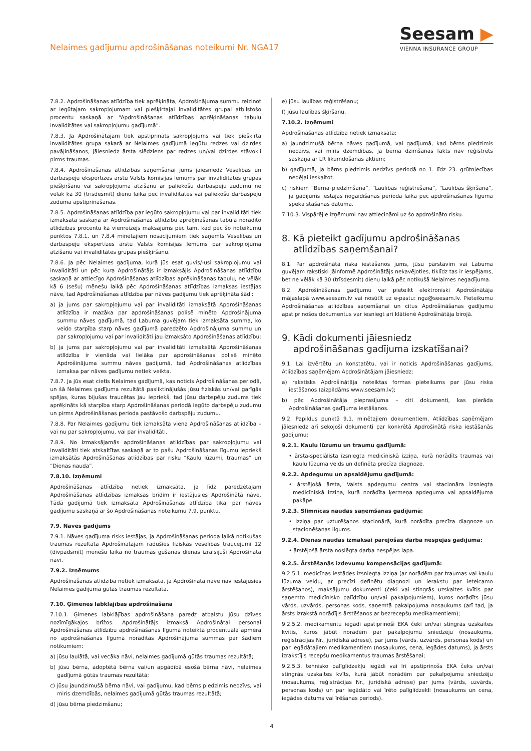Nelaimes gadījumu apdrošināšanas noteikumi Nr. NGA17
Seesam ▶
VIENNA INSURANCE GROUP
7.8.2. Apdrošināšanas atlīdzība tiek aprēķināta, Apdrošinājuma summu reizinot ar iegūtajam sakropļojumam vai piešķirtajai invaliditātes grupai atbilstošo procentu saskaņā ar “Apdrošināšanas atlīdzības aprēķināšanas tabulu invaliditātes vai sakropļojumu gadījumā”.
7.8.3. Ja Apdrošinātajam tiek apstiprināts sakropļojums vai tiek piešķirta invaliditātes grupa sakarā ar Nelaimes gadījumā iegūtu redzes vai dzirdes pavājināšanos, jāiesniedz ārsta slēdziens par redzes un/vai dzirdes stāvokli pirms traumas.
7.8.4. Apdrošināšanas atlīdzības saņemšanai jums jāiesniedz Veselības un darbaspēju ekspertīzes ārstu Valsts komisijas lēmums par invaliditātes grupas piešķiršanu vai sakropļojuma atzīšanu ar paliekošu darbaspēju zudumu ne vēlāk kā 30 (trīsdesmit) dienu laikā pēc invaliditātes vai paliekošu darbaspēju zuduma apstiprināšanas.
7.8.5. Apdrošināšanas atlīdzība par iegūto sakropļojumu vai par invaliditāti tiek izmaksāta saskaņā ar Apdrošināšanas atlīdzību aprēķināšanas tabulā norādīto atlīdzības procentu kā vienreizējs maksājums pēc tam, kad pēc šo noteikumu punktos 7.8.1. un 7.8.4 minētajiem nosacījumiem tiek saņemts Veselības un darbaspēju ekspertīzes ārstu Valsts komisijas lēmums par sakropļojuma atzīšanu vai invaliditātes grupas piešķiršanu.
7.8.6. Ja pēc Nelaimes gadījuma, kurā jūs esat guvis/-usi sakropļojumu vai invaliditāti un pēc kura Apdrošinātājs ir izmaksājis Apdrošināšanas atlīdzību saskaņā ar attiecīgo Apdrošināšanas atlīdzības aprēķināšanas tabulu, ne vēlāk kā 6 (sešu) mēnešu laikā pēc Apdrošināšanas atlīdzības izmaksas iestājas nāve, tad Apdrošināšanas atlīdzība par nāves gadījumu tiek aprēķināta šādi:
a) ja jums par sakropļojumu vai par invaliditāti izmaksātā Apdrošināšanas atlīdzība ir mazāka par apdrošināšanas polisē minēto Apdrošinājuma summu nāves gadījumā, tad Labuma guvējam tiek izmaksāta summa, ko veido starpība starp nāves gadījumā paredzēto Apdrošinājuma summu un par sakropļojumu vai par invaliditāti jau izmaksāto Apdrošināšanas atlīdzību;
b) ja jums par sakropļojumu vai par invaliditāti izmaksātā Apdrošināšanas atlīdzība ir vienāda vai lielāka par apdrošināšanas polisē minēto Apdrošinājuma summu nāves gadījumā, tad Apdrošināšanas atlīdzības izmaksa par nāves gadījumu netiek veikta.
7.8.7. Ja jūs esat cietis Nelaimes gadījumā, kas noticis Apdrošināšanas periodā, un šā Nelaimes gadījuma rezultātā pasliktinājušās jūsu fiziskās un/vai garīgās spējas, kuras bijušas traucētas jau iepriekš, tad jūsu darbspēju zudums tiek aprēķināts kā starpība starp Apdrošināšanas periodā iegūto darbspēju zudumu un pirms Apdrošināšanas perioda pastāvošo darbspēju zudumu.
7.8.8. Par Nelaimes gadījumu tiek izmaksāta viena Apdrošināšanas atlīdzība – vai nu par sakropļojumu, vai par invaliditāti.
7.8.9. No izmaksājamās apdrošināšanas atlīdzības par sakropļojumu vai invaliditāti tiek atskaitītas saskaņā ar to pašu Apdrošināšanas līgumu iepriekš izmaksātās Apdrošināšanas atlīdzības par risku “Kaulu lūzumi, traumas” un “Dienas nauda”.
7.8.10. Izņēmumi
Apdrošināšanas atlīdzība netiek izmaksāta, ja līdz paredzētajam Apdrošināšanas atlīdzības izmaksas brīdim ir iestājusies Apdrošinātā nāve. Tādā gadījumā tiek izmaksāta Apdrošināšanas atlīdzība tikai par nāves gadījumu saskaņā ar šo Apdrošināšanas noteikumu 7.9. punktu.
7.9. Nāves gadījums
7.9.1. Nāves gadījuma risks iestājas, ja Apdrošināšanas perioda laikā notikušas traumas rezultātā Apdrošinātajam radušies fiziskās veselības traucējumi 12 (divpadsmit) mēnešu laikā no traumas gūšanas dienas izraisījuši Apdrošinātā nāvi.
7.9.2. Izņēmums
Apdrošināšanas atlīdzība netiek izmaksāta, ja Apdrošinātā nāve nav iestājusies Nelaimes gadījumā gūtās traumas rezultātā.
7.10. Ģimenes labklājības apdrošināšana
7.10.1. Ģimenes labklājības apdrošināšana paredz atbalstu Jūsu dzīves nozīmīgākajos brīžos. Apdrošinātājs izmaksā Apdrošinātai personai Apdrošināšanas atlīdzību apdrošināšanas līgumā noteiktā procentuālā apmērā no apdrošināšanas līgumā norādītās Apdrošinājuma summas par šādiem notikumiem:
a) jūsu laulātā, vai vecāka nāvi, nelaimes gadījumā gūtās traumas rezultātā;
b) jūsu bērna, adoptētā bērna vai/un apgādībā esošā bērna nāvi, nelaimes gadījumā gūtās traumas rezultātā;
c) jūsu jaundzimušā bērna nāvi, vai gadījumu, kad bērns piedzimis nedzīvs, vai miris dzemdībās, nelaimes gadījumā gūtās traumas rezultātā;
d) jūsu bērna piedzimšanu;
e) jūsu laulības reģistrēšanu;
f) jūsu laulības šķiršanu.
7.10.2. Izņēmumi
Apdrošināšanas atlīdzība netiek izmaksāta:
a) jaundzimušā bērna nāves gadījumā, vai gadījumā, kad bērns piedzimis nedzīvs, vai miris dzemdībās, ja bērna dzimšanas fakts nav reģistrēts saskaņā ar LR likumdošanas aktiem;
b) gadījumā, ja bērns piedzimis nedzīvs periodā no 1. līdz 23. grūtniecības nedēļai ieskaitot.
c) riskiem “Bērna piedzimšana”, “Laulības reģistrēšana”, “Laulības šķiršana”, ja gadījums iestājas nogaidīšanas perioda laikā pēc apdrošināšanas līguma spēkā stāšanās datuma.
7.10.3. Vispārējie izņēmumi nav attiecināmi uz šo apdrošināto risku.
8. Kā pieteikt gadījumu apdrošināšanas
atlīdzības saņemšanai?
8.1. Par apdrošinātā riska iestāšanos jums, jūsu pārstāvim vai Labuma guvējam rakstiski jāinformē Apdrošinātājs nekavējoties, tiklīdz tas ir iespējams, bet ne vēlāk kā 30 (trīsdesmit) dienu laikā pēc notikušā Nelaimes negadījuma.
8.2. Apdrošināšanas gadījumu var pieteikt elektroniski Apdrošinātāja mājaslapā www.seesam.lv vai nosūtīt uz e-pastu: nga@seesam.lv. Pieteikumu Apdrošināšanas atlīdzības saņemšanai un citus Apdrošināšanas gadījumu apstiprinošos dokumentus var iesniegt arī klātienē Apdrošinātāja birojā.
9. Kādi dokumenti jāiesniedz
apdrošināšanas gadījuma izskatīšanai?
9.1. Lai izvērtētu un konstatētu, vai ir noticis Apdrošināšanas gadījums, Atlīdzības saņēmējam Apdrošinātājam jāiesniedz:
a) rakstisks Apdrošinātāja noteiktas formas pieteikums par jūsu riska iestāšanos (aizpildāms www.seesam.lv);
b) pēc Apdrošinātāja pieprasījuma – citi dokumenti, kas pierāda Apdrošināšanas gadījuma iestāšanos.
9.2. Papildus punktā 9.1. minētajiem dokumentiem, Atlīdzības saņēmējam jāiesniedz arī sekojoši dokumenti par konkrētā Apdrošinātā riska iestāšanās gadījumu:
9.2.1. Kaulu lūzumu un traumu gadījumā:
• ārsta-speciālista izsniegta medicīniskā izziņa, kurā norādīts traumas vai kaulu lūzuma veids un definēta precīza diagnoze.
9.2.2. Apdegumu un apsaldējumu gadījumā:
• ārstējošā ārsta, Valsts apdegumu centra vai stacionāra izsniegta medicīniskā izziņa, kurā norādīta ķermeņa apdeguma vai apsaldējuma pakāpe.
9.2.3. Slimnīcas naudas saņemšanas gadījumā:
• izziņa par uzturēšanos stacionārā, kurā norādīta precīza diagnoze un stacionēšanas ilgums.
9.2.4. Dienas naudas izmaksai pārejošas darba nespējas gadījumā:
• ārstējošā ārsta noslēgta darba nespējas lapa.
9.2.5. Ārstēšanās izdevumu kompensācijas gadījumā:
9.2.5.1. medicīnas iestādes izsniegta izziņa (ar norādēm par traumas vai kaulu lūzuma veidu, ar precīzi definētu diagnozi un ierakstu par ieteicamo ārstēšanos), maksājumu dokumenti (čeki vai stingrās uzskaites kvītis par saņemto medicīnisko palīdzību un/vai pakalpojumiem), kuros norādīts jūsu vārds, uzvārds, personas kods, saņemtā pakalpojuma nosaukums (arī tad, ja ārsts izrakstā norādījis ārstēšanos ar bezrecepšu medikamentiem);
9.2.5.2. medikamentu iegādi apstiprinoši EKA čeki un/vai stingrās uzskaites kvītis, kuros jābūt norādēm par pakalpojumu sniedzēju (nosaukums, reģistrācijas Nr., juridiskā adrese), par jums (vārds, uzvārds, personas kods) un par iegādātajiem medikamentiem (nosaukums, cena, iegādes datums), ja ārsts izrakstījis recepšu medikamentus traumas ārstēšanai;
9.2.5.3. tehnisko palīglīdzekļu iegādi vai īri apstiprinošs EKA čeks un/vai stingrās uzskaites kvīts, kurā jābūt norādēm par pakalpojumu sniedzēju (nosaukums, reģistrācijas Nr., juridiskā adrese) par jums (vārds, uzvārds, personas kods) un par iegādāto vai īrēto palīglīdzekli (nosaukums un cena, iegādes datums vai īrēšanas periods).
4